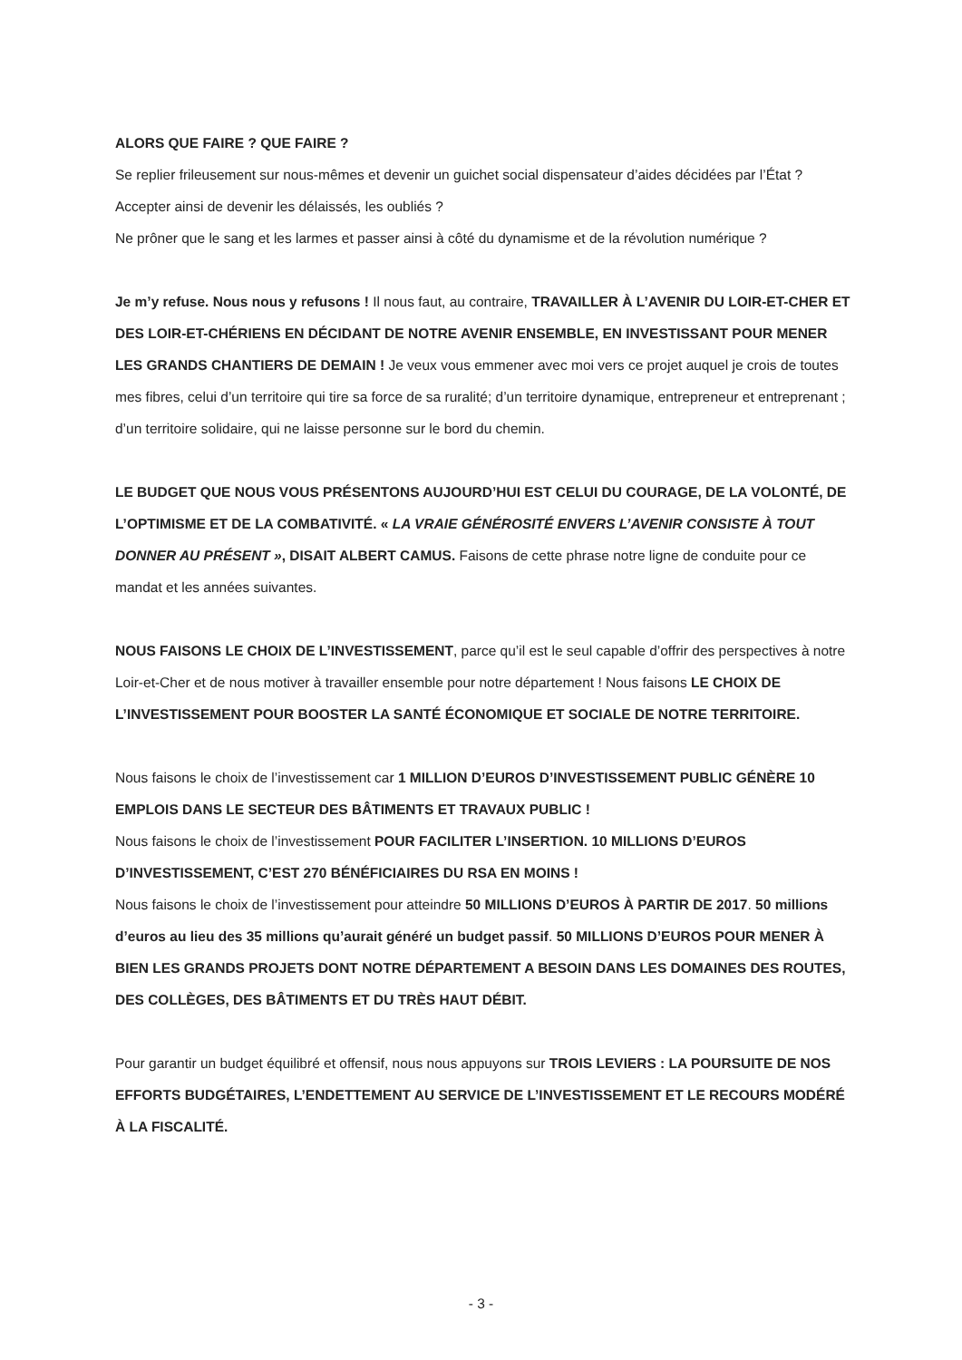ALORS QUE FAIRE ? QUE FAIRE ?
Se replier frileusement sur nous-mêmes et devenir un guichet social dispensateur d’aides décidées par l’État ? Accepter ainsi de devenir les délaissés, les oubliés ?
Ne prôner que le sang et les larmes et passer ainsi à côté du dynamisme et de la révolution numérique ?
Je m’y refuse. Nous nous y refusons ! Il nous faut, au contraire, TRAVAILLER À L’AVENIR DU LOIR-ET-CHER ET DES LOIR-ET-CHÉRIENS EN DÉCIDANT DE NOTRE AVENIR ENSEMBLE, EN INVESTISSANT POUR MENER LES GRANDS CHANTIERS DE DEMAIN ! Je veux vous emmener avec moi vers ce projet auquel je crois de toutes mes fibres, celui d’un territoire qui tire sa force de sa ruralité; d’un territoire dynamique, entrepreneur et entreprenant ; d’un territoire solidaire, qui ne laisse personne sur le bord du chemin.
LE BUDGET QUE NOUS VOUS PRÉSENTONS AUJOURD’HUI EST CELUI DU COURAGE, DE LA VOLONTÉ, DE L’OPTIMISME ET DE LA COMBATIVITÉ. « LA VRAIE GÉNÉROSITÉ ENVERS L’AVENIR CONSISTE À TOUT DONNER AU PRÉSENT », DISAIT ALBERT CAMUS. Faisons de cette phrase notre ligne de conduite pour ce mandat et les années suivantes.
NOUS FAISONS LE CHOIX DE L’INVESTISSEMENT, parce qu’il est le seul capable d’offrir des perspectives à notre Loir-et-Cher et de nous motiver à travailler ensemble pour notre département ! Nous faisons LE CHOIX DE L’INVESTISSEMENT POUR BOOSTER LA SANTÉ ÉCONOMIQUE ET SOCIALE DE NOTRE TERRITOIRE.
Nous faisons le choix de l’investissement car 1 MILLION D’EUROS D’INVESTISSEMENT PUBLIC GÉNÈRE 10 EMPLOIS DANS LE SECTEUR DES BÂTIMENTS ET TRAVAUX PUBLIC !
Nous faisons le choix de l’investissement POUR FACILITER L’INSERTION. 10 MILLIONS D’EUROS D’INVESTISSEMENT, C’EST 270 BÉNÉFICIAIRES DU RSA EN MOINS !
Nous faisons le choix de l’investissement pour atteindre 50 MILLIONS D’EUROS À PARTIR DE 2017. 50 millions d’euros au lieu des 35 millions qu’aurait généré un budget passif. 50 MILLIONS D’EUROS POUR MENER À BIEN LES GRANDS PROJETS DONT NOTRE DÉPARTEMENT A BESOIN DANS LES DOMAINES DES ROUTES, DES COLLÈGES, DES BÂTIMENTS ET DU TRÈS HAUT DÉBIT.
Pour garantir un budget équilibré et offensif, nous nous appuyons sur TROIS LEVIERS : LA POURSUITE DE NOS EFFORTS BUDGÉTAIRES, L’ENDETTEMENT AU SERVICE DE L’INVESTISSEMENT ET LE RECOURS MODÉRÉ À LA FISCALITÉ.
- 3 -